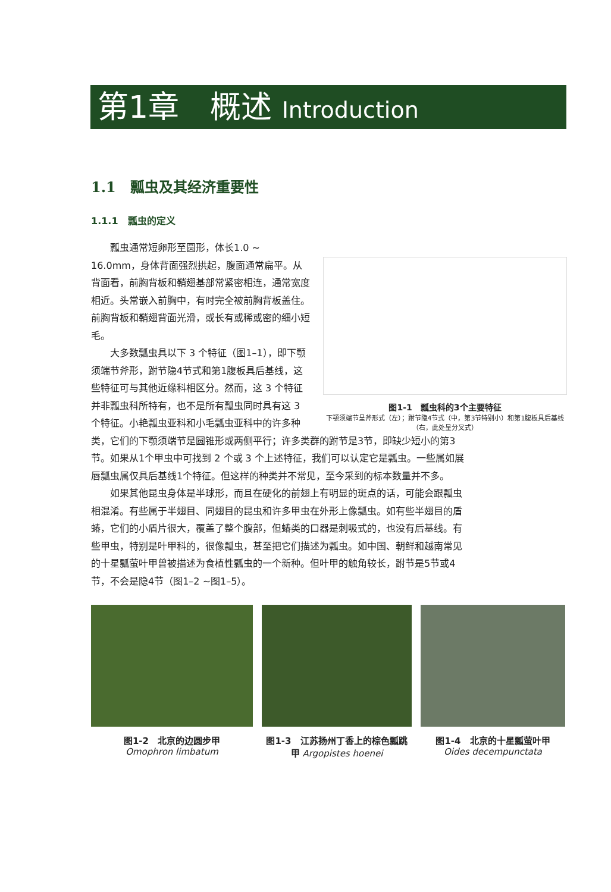第1章　概述 Introduction
1.1　瓢虫及其经济重要性
1.1.1　瓢虫的定义
瓢虫通常短卵形至圆形，体长1.0 ~ 16.0mm，身体背面强烈拱起，腹面通常扁平。从背面看，前胸背板和鞘翅基部常紧密相连，通常宽度相近。头常嵌入前胸中，有时完全被前胸背板盖住。前胸背板和鞘翅背面光滑，或长有或稀或密的细小短毛。
大多数瓢虫具以下 3 个特征（图1–1），即下颚须端节斧形，跗节隐4节式和第1腹板具后基线，这些特征可与其他近缘科相区分。然而，这 3 个特征并非瓢虫科所特有，也不是所有瓢虫同时具有这 3 个特征。小艳瓢虫亚科和小毛瓢虫亚科中的许多种
图1-1　瓢虫科的3个主要特征
下颚须端节呈斧形式（左）；跗节隐4节式（中，第3节特别小）和第1腹板具后基线（右，此处呈分叉式）
类，它们的下颚须端节是圆锥形或两侧平行；许多类群的跗节是3节，即缺少短小的第3节。如果从1个甲虫中可找到 2 个或 3 个上述特征，我们可以认定它是瓢虫。一些属如展唇瓢虫属仅具后基线1个特征。但这样的种类并不常见，至今采到的标本数量并不多。
如果其他昆虫身体是半球形，而且在硬化的前翅上有明显的斑点的话，可能会跟瓢虫相混淆。有些属于半翅目、同翅目的昆虫和许多甲虫在外形上像瓢虫。如有些半翅目的盾蝽，它们的小盾片很大，覆盖了整个腹部，但蝽类的口器是刺吸式的，也没有后基线。有些甲虫，特别是叶甲科的，很像瓢虫，甚至把它们描述为瓢虫。如中国、朝鲜和越南常见的十星瓢萤叶甲曾被描述为食植性瓢虫的一个新种。但叶甲的触角较长，跗节是5节或4节，不会是隐4节（图1–2 ~图1–5）。
图1-2　北京的边圆步甲
Omophron limbatum
图1-3　江苏扬州丁香上的棕色瓢跳甲 Argopistes hoenei
图1-4　北京的十星瓢萤叶甲
Oides decempunctata